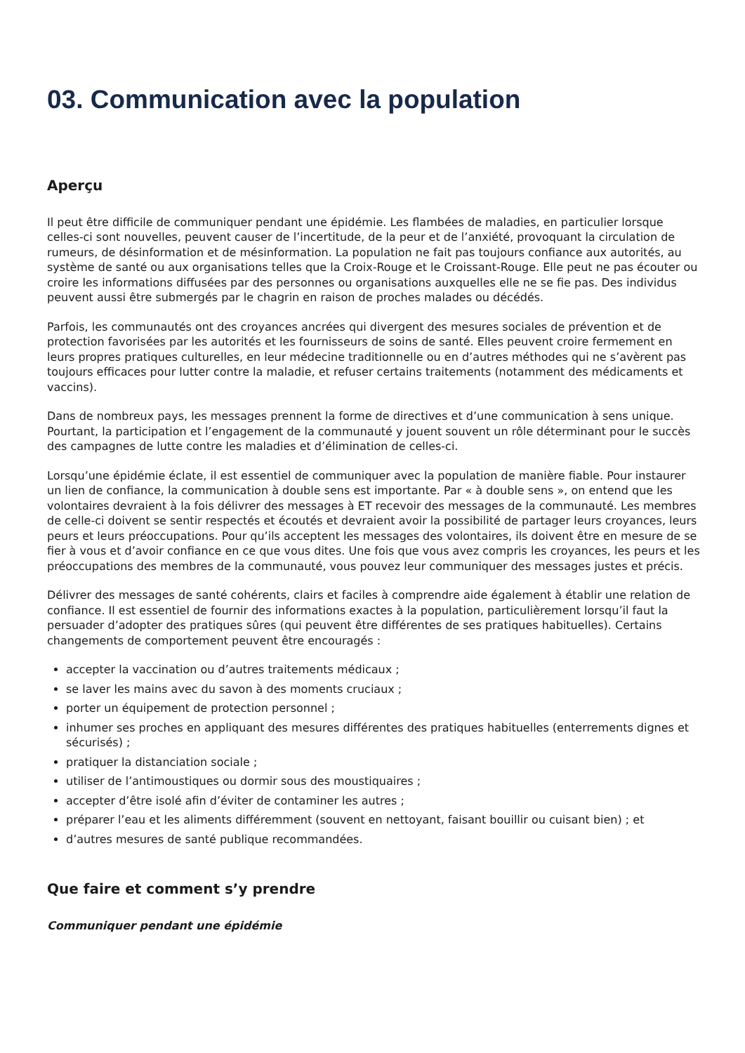03. Communication avec la population
Aperçu
Il peut être difficile de communiquer pendant une épidémie. Les flambées de maladies, en particulier lorsque celles-ci sont nouvelles, peuvent causer de l’incertitude, de la peur et de l’anxiété, provoquant la circulation de rumeurs, de désinformation et de mésinformation. La population ne fait pas toujours confiance aux autorités, au système de santé ou aux organisations telles que la Croix-Rouge et le Croissant-Rouge. Elle peut ne pas écouter ou croire les informations diffusées par des personnes ou organisations auxquelles elle ne se fie pas. Des individus peuvent aussi être submergés par le chagrin en raison de proches malades ou décédés.
Parfois, les communautés ont des croyances ancrées qui divergent des mesures sociales de prévention et de protection favorisées par les autorités et les fournisseurs de soins de santé. Elles peuvent croire fermement en leurs propres pratiques culturelles, en leur médecine traditionnelle ou en d’autres méthodes qui ne s’avèrent pas toujours efficaces pour lutter contre la maladie, et refuser certains traitements (notamment des médicaments et vaccins).
Dans de nombreux pays, les messages prennent la forme de directives et d’une communication à sens unique. Pourtant, la participation et l’engagement de la communauté y jouent souvent un rôle déterminant pour le succès des campagnes de lutte contre les maladies et d’élimination de celles-ci.
Lorsqu’une épidémie éclate, il est essentiel de communiquer avec la population de manière fiable. Pour instaurer un lien de confiance, la communication à double sens est importante. Par « à double sens », on entend que les volontaires devraient à la fois délivrer des messages à ET recevoir des messages de la communauté. Les membres de celle-ci doivent se sentir respectés et écoutés et devraient avoir la possibilité de partager leurs croyances, leurs peurs et leurs préoccupations. Pour qu’ils acceptent les messages des volontaires, ils doivent être en mesure de se fier à vous et d’avoir confiance en ce que vous dites. Une fois que vous avez compris les croyances, les peurs et les préoccupations des membres de la communauté, vous pouvez leur communiquer des messages justes et précis.
Délivrer des messages de santé cohérents, clairs et faciles à comprendre aide également à établir une relation de confiance. Il est essentiel de fournir des informations exactes à la population, particulièrement lorsqu’il faut la persuader d’adopter des pratiques sûres (qui peuvent être différentes de ses pratiques habituelles). Certains changements de comportement peuvent être encouragés :
accepter la vaccination ou d’autres traitements médicaux ;
se laver les mains avec du savon à des moments cruciaux ;
porter un équipement de protection personnel ;
inhumer ses proches en appliquant des mesures différentes des pratiques habituelles (enterrements dignes et sécurisés) ;
pratiquer la distanciation sociale ;
utiliser de l’antimoustiques ou dormir sous des moustiquaires ;
accepter d’être isolé afin d’éviter de contaminer les autres ;
préparer l’eau et les aliments différemment (souvent en nettoyant, faisant bouillir ou cuisant bien) ; et
d’autres mesures de santé publique recommandées.
Que faire et comment s’y prendre
Communiquer pendant une épidémie